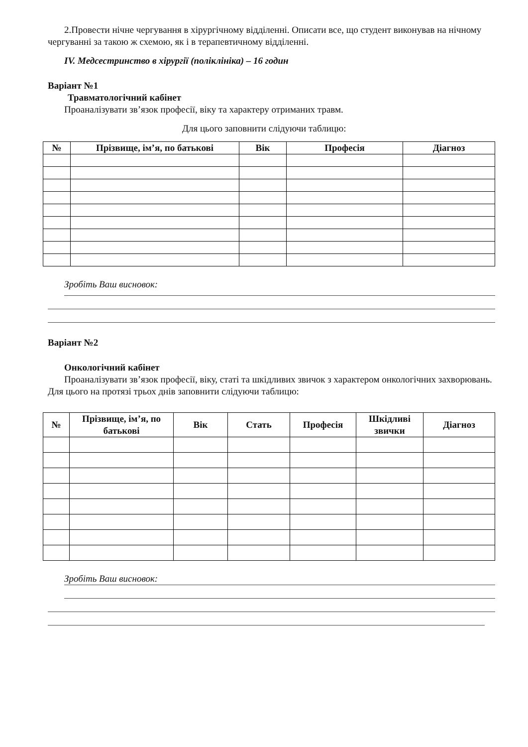2.Провести нічне чергування в хірургічному відділенні. Описати все, що студент виконував на нічному чергуванні за такою ж схемою, як і в терапевтичному відділенні.
IV. Медсестринство в хірургії (поліклініка) – 16 годин
Варіант №1
Травматологічний кабінет
Проаналізувати зв’язок професії, віку та характеру отриманих травм.
Для цього заповнити слідуючи таблицю:
| № | Прізвище, ім’я, по батькові | Вік | Професія | Діагноз |
| --- | --- | --- | --- | --- |
Зробіть Ваш висновок:
Варіант №2
Онкологічний кабінет
Проаналізувати зв’язок професії, віку, статі та шкідливих звичок з характером онкологічних захворювань. Для цього на протязі трьох днів заповнити слідуючи таблицю:
| № | Прізвище, ім’я, по батькові | Вік | Стать | Професія | Шкідливі звички | Діагноз |
| --- | --- | --- | --- | --- | --- | --- |
Зробіть Ваш висновок: